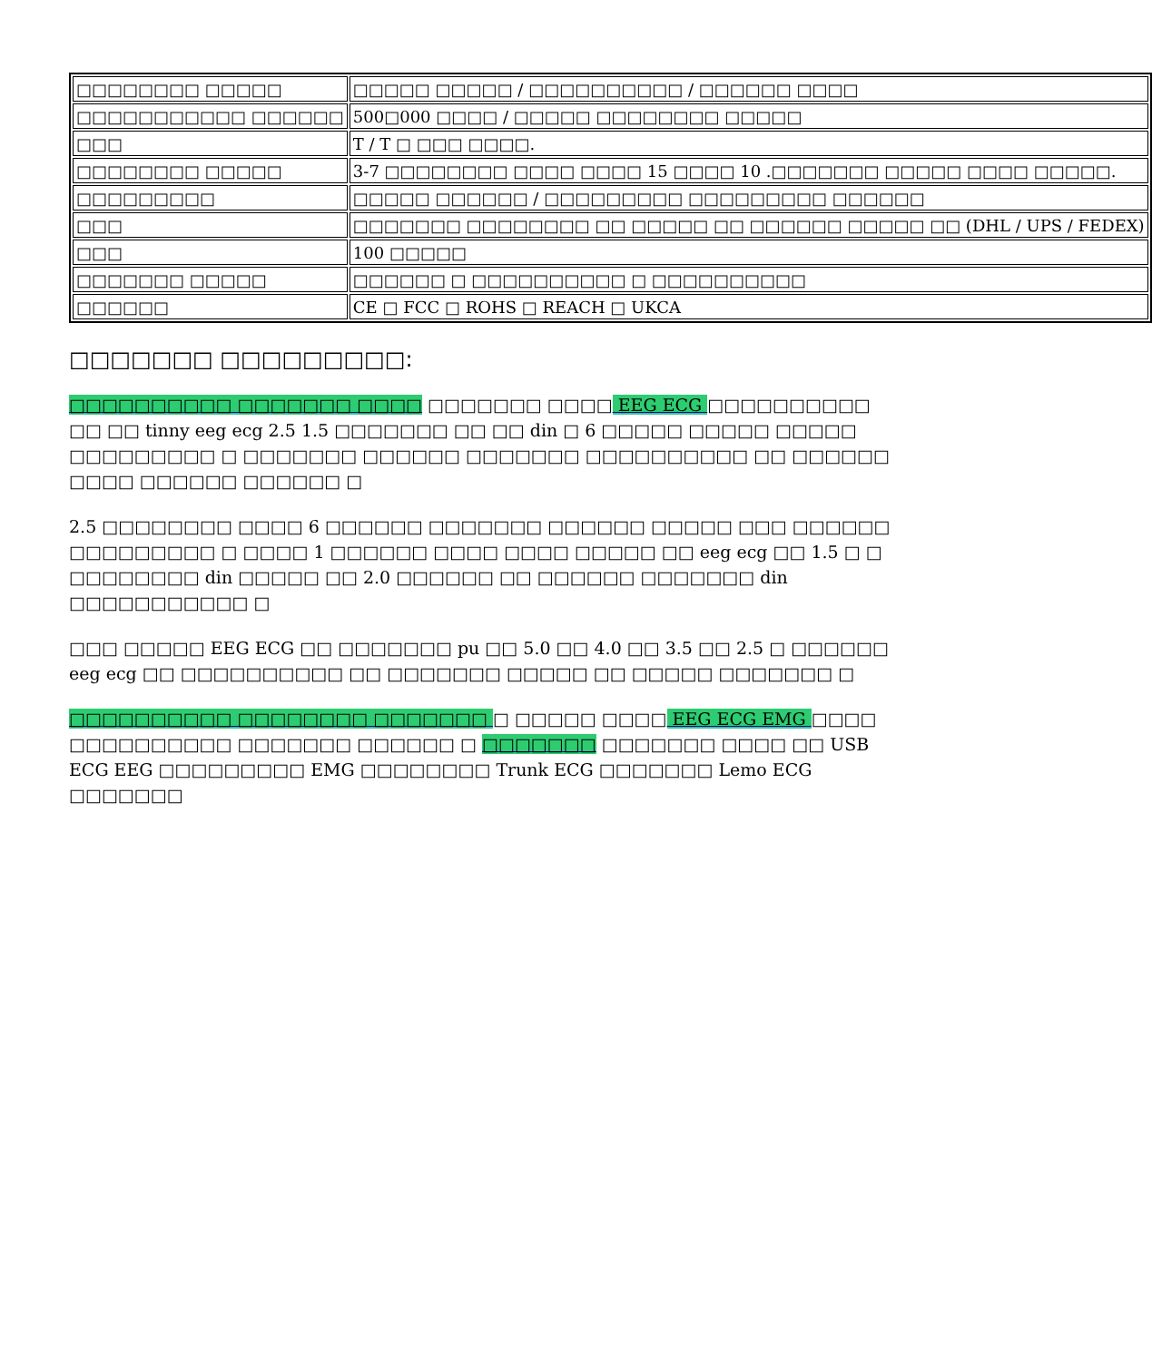| □□□□□□□□ □□□□□ | □□□□□ □□□□□ / □□□□□□□□□□ / □□□□□□ □□□□ |
| □□□□□□□□□□□ □□□□□□ | 500□000 □□□□ / □□□□□ □□□□□□□□ □□□□□ |
| □□□ | T / T □ □□□ □□□□. |
| □□□□□□□□ □□□□□ | 3-7 □□□□□□□□ □□□□ □□□□ 15 □□□□ 10 .□□□□□□□ □□□□□ □□□□ □□□□□. |
| □□□□□□□□□ | □□□□□ □□□□□□ / □□□□□□□□□ □□□□□□□□□ □□□□□□ |
| □□□ | □□□□□□□ □□□□□□□□ □□ □□□□□ □□ □□□□□□ □□□□□ □□ (DHL / UPS / FEDEX) |
| □□□ | 100 □□□□□ |
| □□□□□□□ □□□□□ | □□□□□□ □ □□□□□□□□□□ □ □□□□□□□□□□ |
| □□□□□□ | CE □ FCC □ ROHS □ REACH □ UKCA |
□□□□□□□ □□□□□□□□□:
□□□□□□□□□□ □□□□□□□ □□□□ □□□□□□□ □□□□ EEG ECG □□□□□□□□□□ □□ □□ tinny eeg ecg 2.5 1.5 □□□□□□□ □□ □□ din □ 6 □□□□□ □□□□□ □□□□□ □□□□□□□□□ □ □□□□□□□ □□□□□□ □□□□□□□ □□□□□□□□□□ □□ □□□□□□ □□□□ □□□□□□ □□□□□□ □
2.5 □□□□□□□□ □□□□ 6 □□□□□□ □□□□□□□ □□□□□□ □□□□□ □□□ □□□□□□ □□□□□□□□□ □ □□□□ 1 □□□□□□ □□□□ □□□□ □□□□□ □□ eeg ecg □□ 1.5 □ □ □□□□□□□□ din □□□□□ □□ 2.0 □□□□□□ □□ □□□□□□ □□□□□□□ din □□□□□□□□□□□ □
□□□ □□□□□ EEG ECG □□ □□□□□□□ pu □□ 5.0 □□ 4.0 □□ 3.5 □□ 2.5 □ □□□□□□ eeg ecg □□ □□□□□□□□□□ □□ □□□□□□□ □□□□□ □□ □□□□□ □□□□□□□ □
□□□□□□□□□□ □□□□□□□□ □□□□□□□ □ □□□□□ □□□□ EEG ECG EMG □□□□ □□□□□□□□□□ □□□□□□□ □□□□□□ □ □□□□□□□ □□□□□□□ □□□□ □□ USB ECG EEG □□□□□□□□□ EMG □□□□□□□□ Trunk ECG □□□□□□□ Lemo ECG □□□□□□□